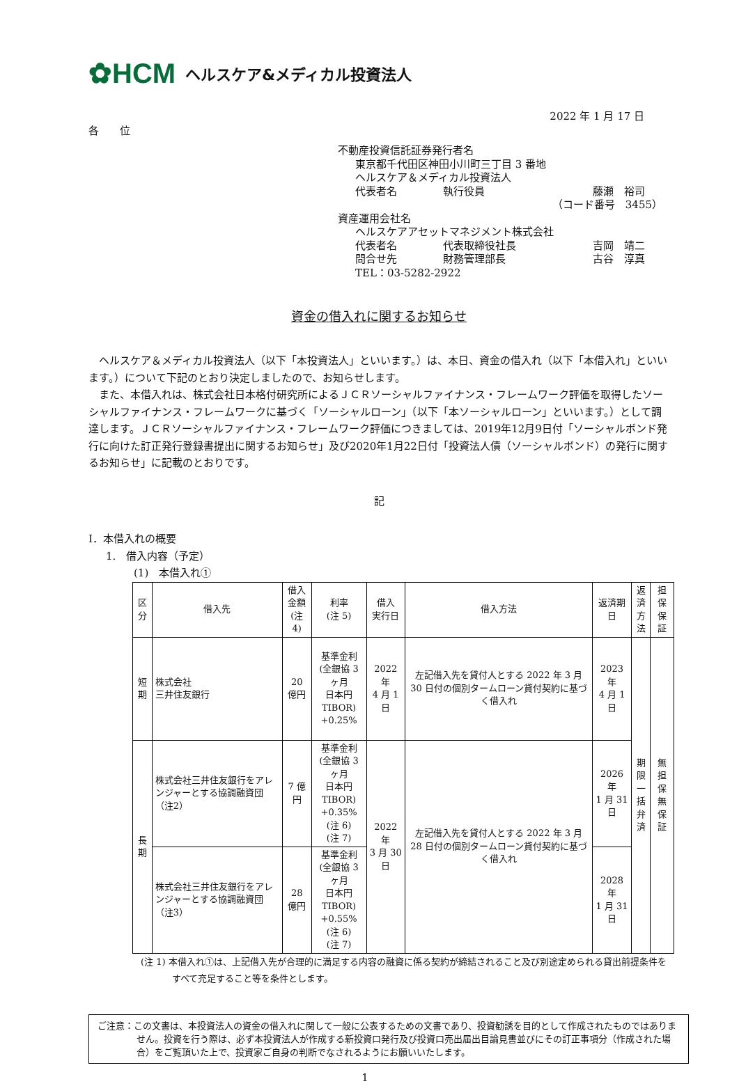✿HCM ヘルスケア&メディカル投資法人
2022 年 1 月 17 日
各　　位
不動産投資信託証券発行者名
東京都千代田区神田小川町三丁目 3 番地
ヘルスケア＆メディカル投資法人
代表者名 執行役員 藤瀬　裕司
（コード番号　3455）
資産運用会社名
ヘルスケアアセットマネジメント株式会社
代表者名 代表取締役社長 吉岡　靖二
問合せ先 財務管理部長 古谷　淳真
TEL：03-5282-2922
資金の借入れに関するお知らせ
　ヘルスケア＆メディカル投資法人（以下「本投資法人」といいます。）は、本日、資金の借入れ（以下「本借入れ」といいます。）について下記のとおり決定しましたので、お知らせします。
　また、本借入れは、株式会社日本格付研究所によるＪＣＲソーシャルファイナンス・フレームワーク評価を取得したソーシャルファイナンス・フレームワークに基づく「ソーシャルローン」（以下「本ソーシャルローン」といいます。）として調達します。ＪＣＲソーシャルファイナンス・フレームワーク評価につきましては、2019年12月9日付「ソーシャルボンド発行に向けた訂正発行登録書提出に関するお知らせ」及び2020年1月22日付「投資法人債（ソーシャルボンド）の発行に関するお知らせ」に記載のとおりです。
記
Ⅰ．本借入れの概要
1.　借入内容（予定）
(1)　本借入れ①
| 区分 | 借入先 | 借入金額 (注 4) | 利率 (注 5) | 借入 実行日 | 借入方法 | 返済期日 | 返済 方法 | 担保 保証 |
| 短期 | 株式会社 三井住友銀行 | 20 億円 | 基準金利 (全銀協 3 ヶ月 日本円 TIBOR) +0.25% | 2022 年 4 月 1 日 | 左記借入先を貸付人とする 2022 年 3 月 30 日付の個別タームローン貸付契約に基づく借入れ | 2023 年 4 月 1 日 | 期限 一括 弁済 | 無担保 無保証 |
| 長期 | 株式会社三井住友銀行をアレンジャーとする協調融資団（注2） | 7 億円 | 基準金利 (全銀協 3 ヶ月 日本円 TIBOR) +0.35% (注 6) (注 7) | 2022 年 3 月 30 日 | 左記借入先を貸付人とする 2022 年 3 月 28 日付の個別タームローン貸付契約に基づく借入れ | 2026 年 1 月 31 日 | | |
| | 株式会社三井住友銀行をアレンジャーとする協調融資団（注3） | 28 億円 | 基準金利 (全銀協 3 ヶ月 日本円 TIBOR) +0.55% (注 6) (注 7) | | | 2028 年 1 月 31 日 | | |
(注 1) 本借入れ①は、上記借入先が合理的に満足する内容の融資に係る契約が締結されること及び別途定められる貸出前提条件をすべて充足すること等を条件とします。
ご注意：この文書は、本投資法人の資金の借入れに関して一般に公表するための文書であり、投資勧誘を目的として作成されたものではありません。投資を行う際は、必ず本投資法人が作成する新投資口発行及び投資口売出届出目論見書並びにその訂正事項分（作成された場合）をご覧頂いた上で、投資家ご自身の判断でなされるようにお願いいたします。
1